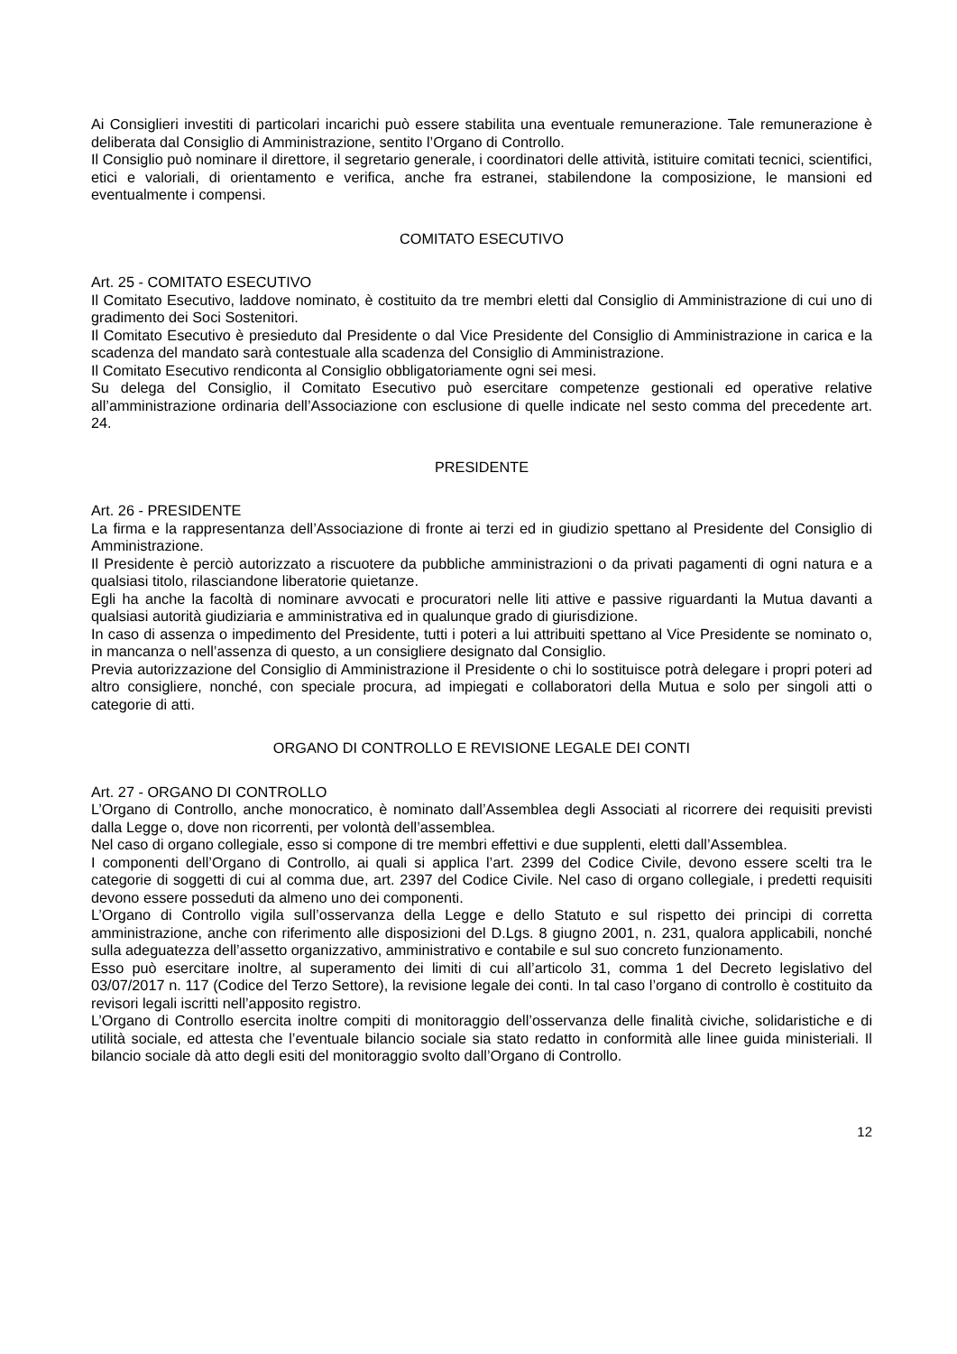Ai Consiglieri investiti di particolari incarichi può essere stabilita una eventuale remunerazione. Tale remunerazione è deliberata dal Consiglio di Amministrazione, sentito l’Organo di Controllo.
Il Consiglio può nominare il direttore, il segretario generale, i coordinatori delle attività, istituire comitati tecnici, scientifici, etici e valoriali, di orientamento e verifica, anche fra estranei, stabilendone la composizione, le mansioni ed eventualmente i compensi.
COMITATO ESECUTIVO
Art. 25 - COMITATO ESECUTIVO
Il Comitato Esecutivo, laddove nominato, è costituito da tre membri eletti dal Consiglio di Amministrazione di cui uno di gradimento dei Soci Sostenitori.
Il Comitato Esecutivo è presieduto dal Presidente o dal Vice Presidente del Consiglio di Amministrazione in carica e la scadenza del mandato sarà contestuale alla scadenza del Consiglio di Amministrazione.
Il Comitato Esecutivo rendiconta al Consiglio obbligatoriamente ogni sei mesi.
Su delega del Consiglio, il Comitato Esecutivo può esercitare competenze gestionali ed operative relative all’amministrazione ordinaria dell’Associazione con esclusione di quelle indicate nel sesto comma del precedente art. 24.
PRESIDENTE
Art. 26 - PRESIDENTE
La firma e la rappresentanza dell’Associazione di fronte ai terzi ed in giudizio spettano al Presidente del Consiglio di Amministrazione.
Il Presidente è perciò autorizzato a riscuotere da pubbliche amministrazioni o da privati pagamenti di ogni natura e a qualsiasi titolo, rilasciandone liberatorie quietanze.
Egli ha anche la facoltà di nominare avvocati e procuratori nelle liti attive e passive riguardanti la Mutua davanti a qualsiasi autorità giudiziaria e amministrativa ed in qualunque grado di giurisdizione.
In caso di assenza o impedimento del Presidente, tutti i poteri a lui attribuiti spettano al Vice Presidente se nominato o, in mancanza o nell’assenza di questo, a un consigliere designato dal Consiglio.
Previa autorizzazione del Consiglio di Amministrazione il Presidente o chi lo sostituisce potrà delegare i propri poteri ad altro consigliere, nonché, con speciale procura, ad impiegati e collaboratori della Mutua e solo per singoli atti o categorie di atti.
ORGANO DI CONTROLLO E REVISIONE LEGALE DEI CONTI
Art. 27 - ORGANO DI CONTROLLO
L’Organo di Controllo, anche monocratico, è nominato dall’Assemblea degli Associati al ricorrere dei requisiti previsti dalla Legge o, dove non ricorrenti, per volontà dell’assemblea.
Nel caso di organo collegiale, esso si compone di tre membri effettivi e due supplenti, eletti dall’Assemblea.
I componenti dell’Organo di Controllo, ai quali si applica l’art. 2399 del Codice Civile, devono essere scelti tra le categorie di soggetti di cui al comma due, art. 2397 del Codice Civile. Nel caso di organo collegiale, i predetti requisiti devono essere posseduti da almeno uno dei componenti.
L’Organo di Controllo vigila sull’osservanza della Legge e dello Statuto e sul rispetto dei principi di corretta amministrazione, anche con riferimento alle disposizioni del D.Lgs. 8 giugno 2001, n. 231, qualora applicabili, nonché sulla adeguatezza dell’assetto organizzativo, amministrativo e contabile e sul suo concreto funzionamento.
Esso può esercitare inoltre, al superamento dei limiti di cui all’articolo 31, comma 1 del Decreto legislativo del 03/07/2017 n. 117 (Codice del Terzo Settore), la revisione legale dei conti. In tal caso l’organo di controllo è costituito da revisori legali iscritti nell’apposito registro.
L’Organo di Controllo esercita inoltre compiti di monitoraggio dell’osservanza delle finalità civiche, solidaristiche e di utilità sociale, ed attesta che l’eventuale bilancio sociale sia stato redatto in conformità alle linee guida ministeriali. Il bilancio sociale dà atto degli esiti del monitoraggio svolto dall’Organo di Controllo.
12